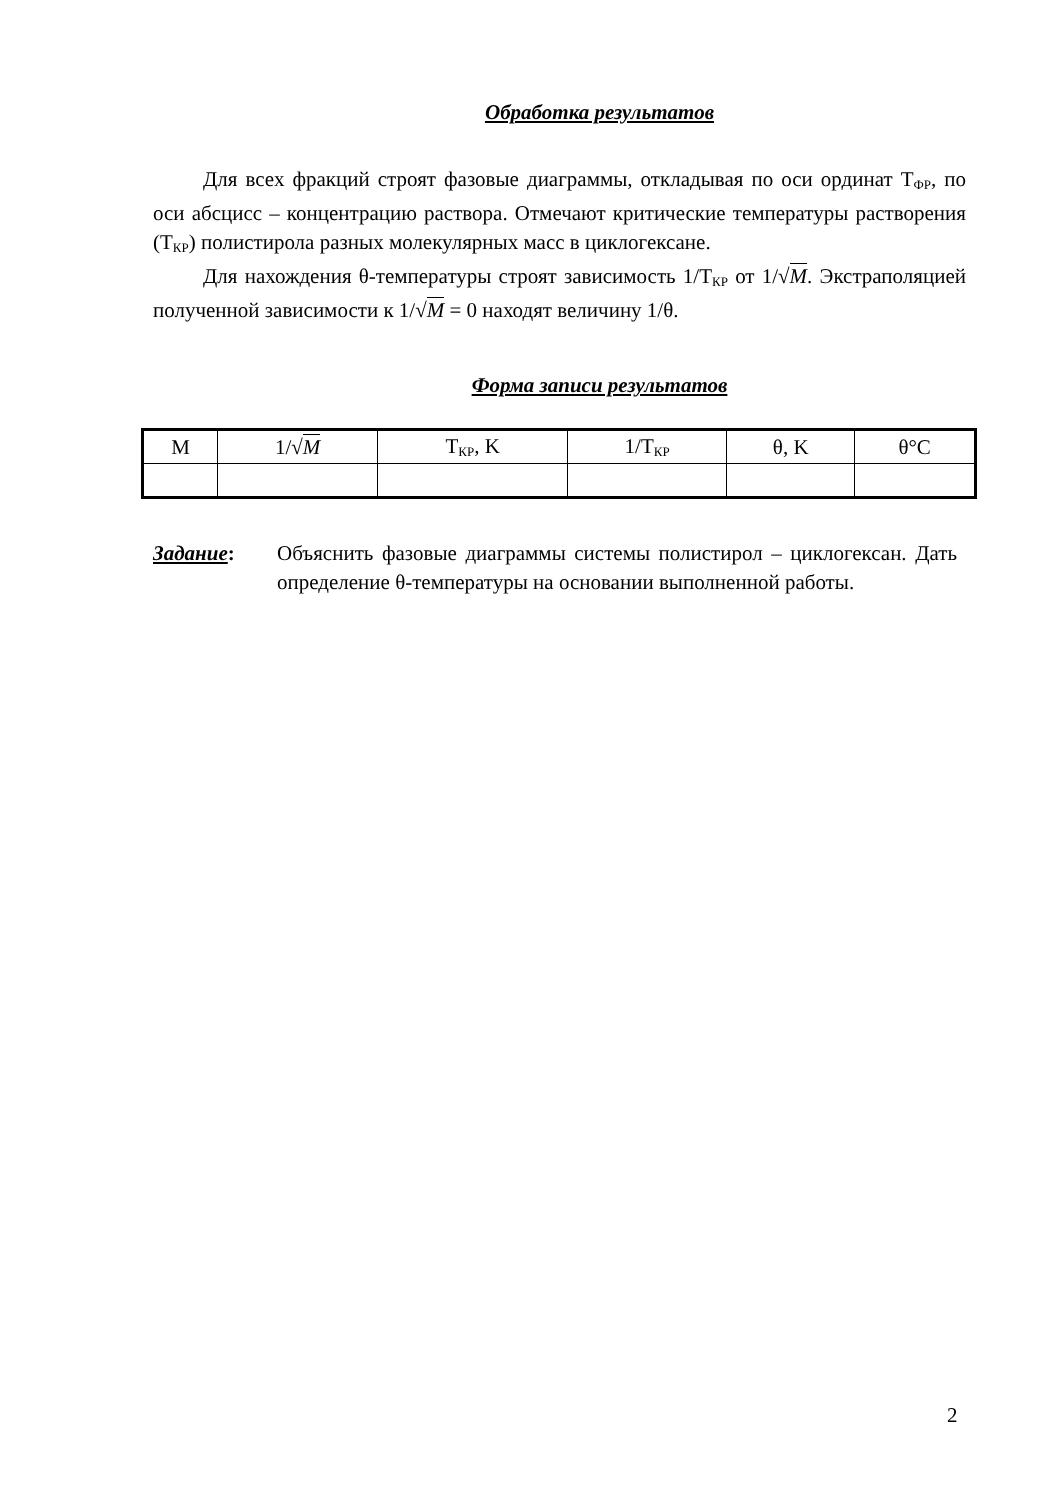Обработка результатов
Для всех фракций строят фазовые диаграммы, откладывая по оси ординат Т<sub>ФР</sub>, по оси абсцисс – концентрацию раствора. Отмечают критические температуры растворения (Т<sub>КР</sub>) полистирола разных молекулярных масс в циклогексане.
Для нахождения θ-температуры строят зависимость 1/Т<sub>КР</sub> от 1/√M. Экстраполяцией полученной зависимости к 1/√M = 0 находят величину 1/θ.
Форма записи результатов
| M | 1/√ M | Т<sub>КР</sub>, K | 1/Т<sub>КР</sub> | θ, K | θ°C |
Задание: Объяснить фазовые диаграммы системы полистирол – циклогексан. Дать определение θ-температуры на основании выполненной работы.
2